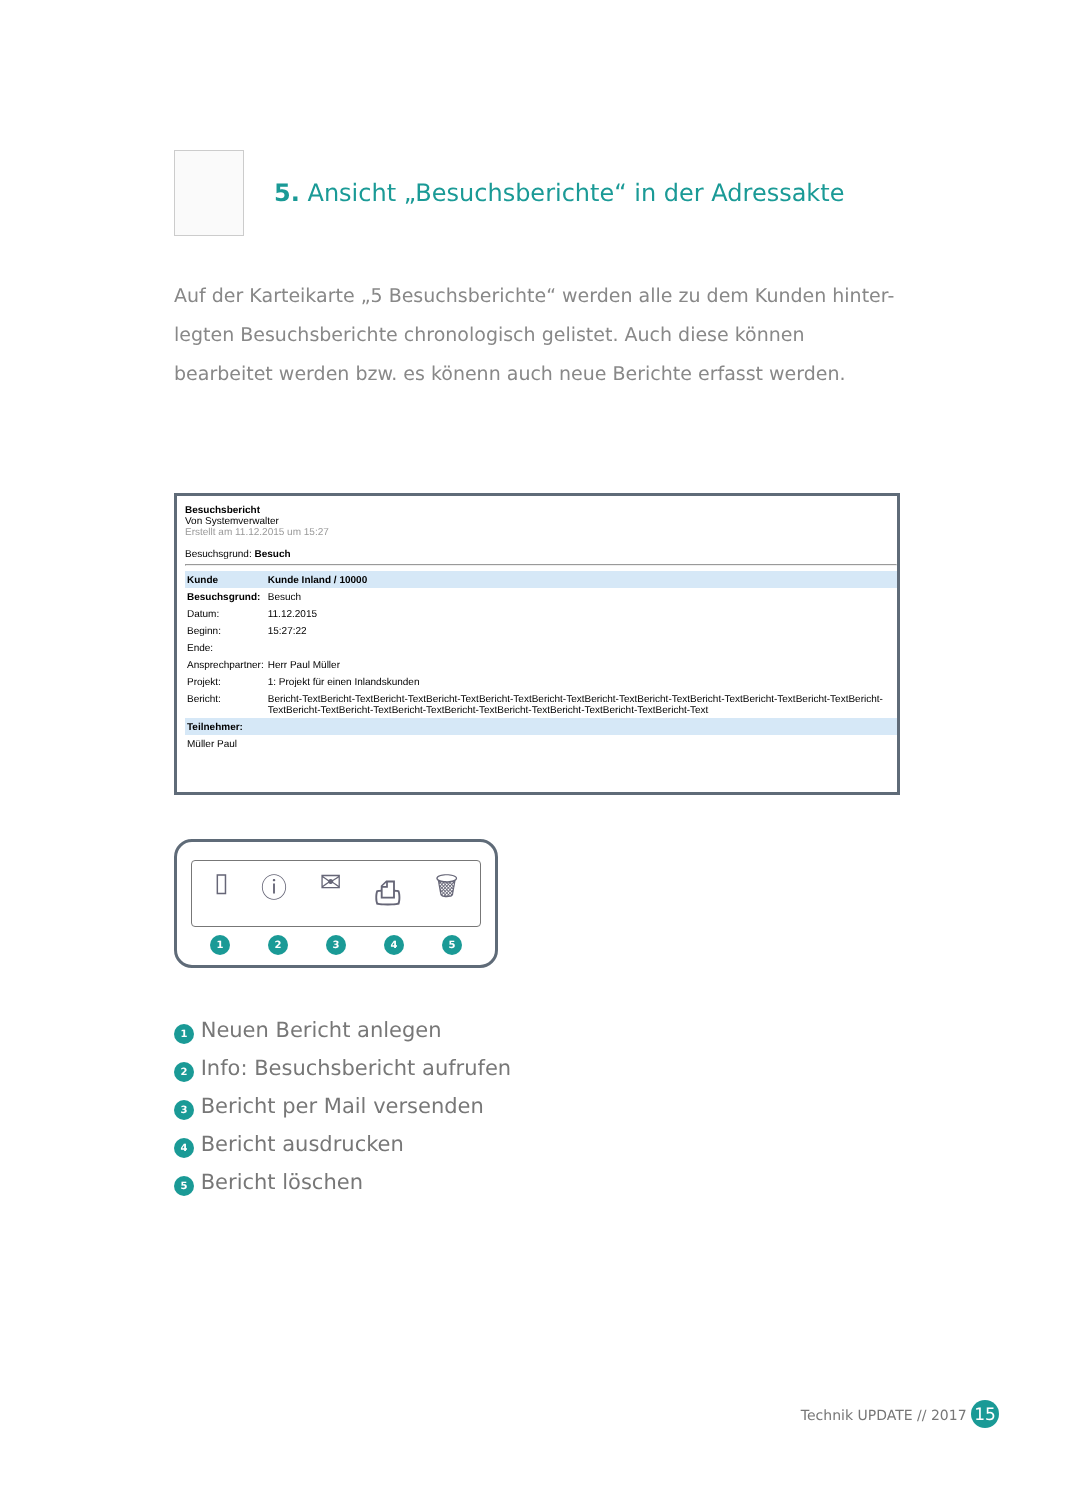5. Ansicht „Besuchsberichte“ in der Adressakte
Auf der Karteikarte „5 Besuchsberichte“ werden alle zu dem Kunden hinter-legten Besuchsberichte chronologisch gelistet. Auch diese können bearbeitet werden bzw. es könenn auch neue Berichte erfasst werden.
Besuchsbericht
Von Systemverwalter
Erstellt am 11.12.2015 um 15:27
Besuchsgrund: Besuch
| Kunde | Kunde Inland / 10000 |
| Besuchsgrund: | Besuch |
| Datum: | 11.12.2015 |
| Beginn: | 15:27:22 |
| Ende: | |
| Ansprechpartner: | Herr Paul Müller |
| Projekt: | 1: Projekt für einen Inlandskunden |
| Bericht: | Bericht-TextBericht-TextBericht-TextBericht-TextBericht-TextBericht-TextBericht-TextBericht-TextBericht-TextBericht-TextBericht-TextBericht-TextBericht-TextBericht-TextBericht-TextBericht-TextBericht-TextBericht-TextBericht-TextBericht-Text |
| Teilnehmer: | |
| Müller Paul | |
▯ ⓘ ✉ ⎙ 🗑
12345
1 Neuen Bericht anlegen
2 Info: Besuchsbericht aufrufen
3 Bericht per Mail versenden
4 Bericht ausdrucken
5 Bericht löschen
Technik UPDATE // 2017 15